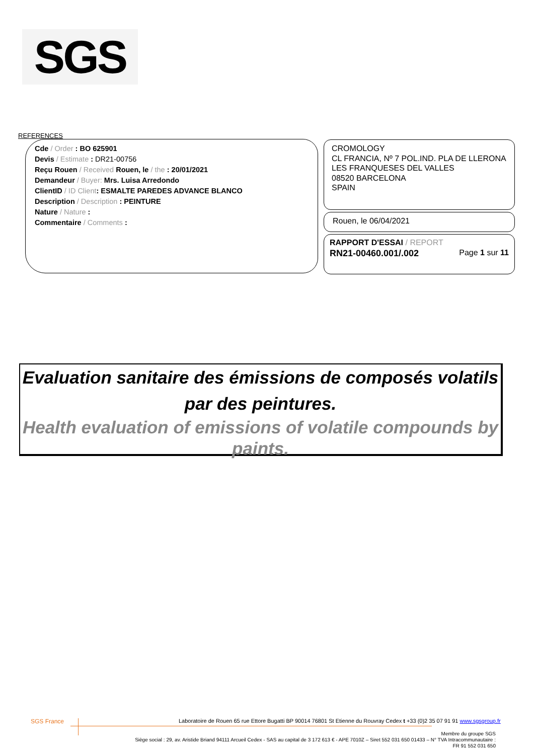SGS
REFERENCES
Cde / Order : BO 625901
Devis / Estimate : DR21-00756
Reçu Rouen / Received Rouen, le / the : 20/01/2021
Demandeur / Buyer: Mrs. Luisa Arredondo
ClientID / ID Client: ESMALTE PAREDES ADVANCE BLANCO
Description / Description : PEINTURE
Nature / Nature :
Commentaire / Comments :
CROMOLOGY
CL FRANCIA, Nº 7 POL.IND. PLA DE LLERONA
LES FRANQUESES DEL VALLES
08520 BARCELONA
SPAIN
Rouen, le 06/04/2021
RAPPORT D'ESSAI / REPORT
RN21-00460.001/.002 Page 1 sur 11
Evaluation sanitaire des émissions de composés volatils par des peintures.
Health evaluation of emissions of volatile compounds by paints.
SGS France
Laboratoire de Rouen 65 rue Ettore Bugatti BP 90014 76801 St Etienne du Rouvray Cedex t +33 (0)2 35 07 91 91 www.sgsgroup.fr
Membre du groupe SGS
Siège social : 29, av. Aristide Briand 94111 Arcueil Cedex - SAS au capital de 3 172 613 € - APE 7010Z – Siret 552 031 650 01433 – N° TVA Intracommunautaire :
FR 91 552 031 650